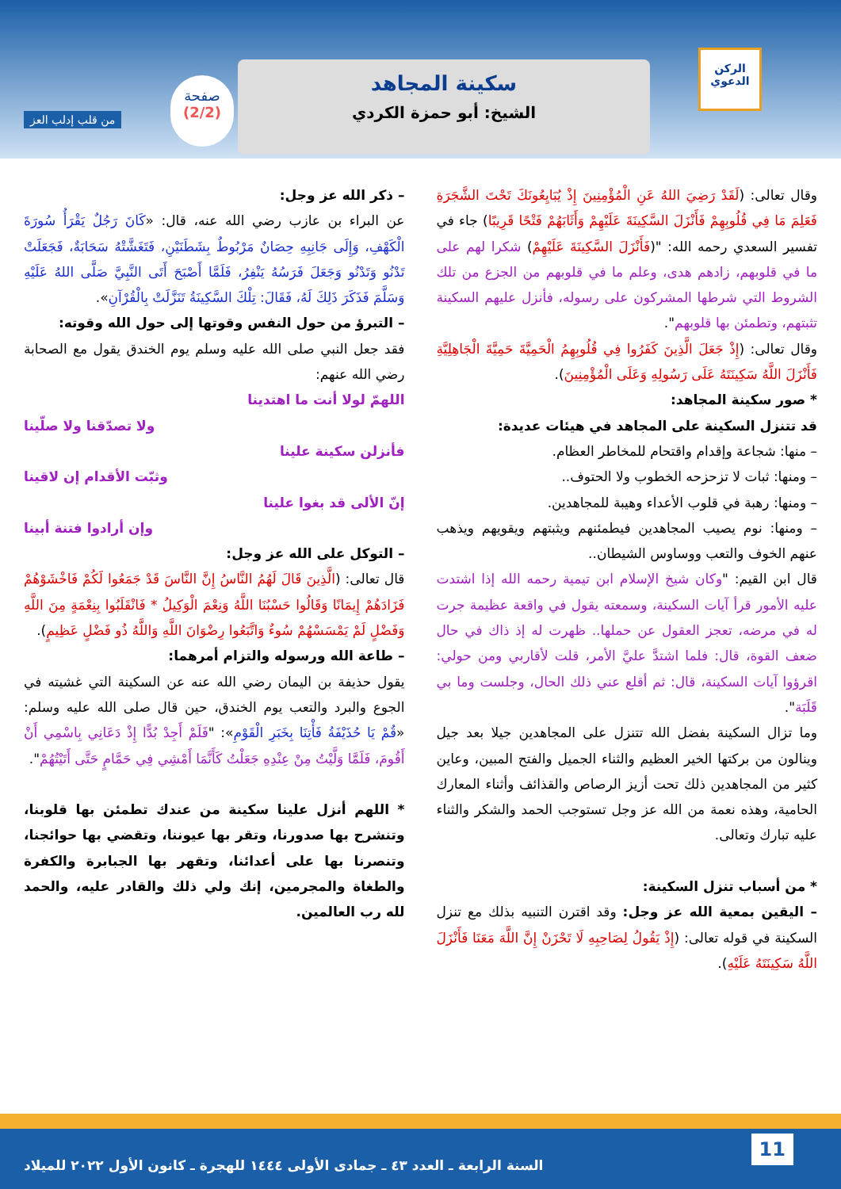الركن الدعوي
سكينة المجاهد
الشيخ: أبو حمزة الكردي
صفحة
(2/2)
من قلب إدلب العز
وقال تعالى: (لَقَدْ رَضِيَ اللهُ عَنِ الْمُؤْمِنِينَ إِذْ يُبَايِعُونَكَ تَحْتَ الشَّجَرَةِ فَعَلِمَ مَا فِي قُلُوبِهِمْ فَأَنْزَلَ السَّكِينَةَ عَلَيْهِمْ وَأَثَابَهُمْ فَتْحًا قَرِيبًا) جاء في تفسير السعدي رحمه الله: "(فَأَنْزَلَ السَّكِينَةَ عَلَيْهِمْ) شكرا لهم على ما في قلوبهم، زادهم هدى، وعلم ما في قلوبهم من الجزع من تلك الشروط التي شرطها المشركون على رسوله، فأنزل عليهم السكينة تثبتهم، وتطمئن بها قلوبهم".
وقال تعالى: (إِذْ جَعَلَ الَّذِينَ كَفَرُوا فِي قُلُوبِهِمُ الْحَمِيَّةَ حَمِيَّةَ الْجَاهِلِيَّةِ فَأَنْزَلَ اللَّهُ سَكِينَتَهُ عَلَى رَسُولِهِ وَعَلَى الْمُؤْمِنِينَ).
* صور سكينة المجاهد:
قد تتنزل السكينة على المجاهد في هيئات عديدة:
– منها: شجاعة وإقدام واقتحام للمخاطر العظام.
– ومنها: ثبات لا تزحزحه الخطوب ولا الحتوف..
– ومنها: رهبة في قلوب الأعداء وهيبة للمجاهدين.
– ومنها: نوم يصيب المجاهدين فيطمئنهم ويثبتهم ويقويهم ويذهب عنهم الخوف والتعب ووساوس الشيطان..
قال ابن القيم: "وكان شيخ الإسلام ابن تيمية رحمه الله إذا اشتدت عليه الأمور قرأ آيات السكينة، وسمعته يقول في واقعة عظيمة جرت له في مرضه، تعجز العقول عن حملها.. ظهرت له إذ ذاك في حال ضعف القوة، قال: فلما اشتدَّ عليَّ الأمر، قلت لأقاربي ومن حولي: اقرؤوا آيات السكينة، قال: ثم أقلع عني ذلك الحال، وجلست وما بي قَلَبَة".
وما تزال السكينة بفضل الله تتنزل على المجاهدين جيلا بعد جيل وينالون من بركتها الخير العظيم والثناء الجميل والفتح المبين، وعاين كثير من المجاهدين ذلك تحت أزيز الرصاص والقذائف وأثناء المعارك الحامية، وهذه نعمة من الله عز وجل تستوجب الحمد والشكر والثناء عليه تبارك وتعالى.
* من أسباب تنزل السكينة:
– اليقين بمعية الله عز وجل: وقد اقترن التنبيه بذلك مع تنزل السكينة في قوله تعالى: (إِذْ يَقُولُ لِصَاحِبِهِ لَا تَحْزَنْ إِنَّ اللَّهَ مَعَنَا فَأَنْزَلَ اللَّهُ سَكِينَتَهُ عَلَيْهِ).
– ذكر الله عز وجل:
عن البراء بن عازب رضي الله عنه، قال: «كَانَ رَجُلٌ يَقْرَأُ سُورَةَ الْكَهْفِ، وَإِلَى جَانِبِهِ حِصَانٌ مَرْبُوطٌ بِشَطَنَيْنِ، فَتَغَشَّتْهُ سَحَابَةٌ، فَجَعَلَتْ تَدْنُو وَتَدْنُو وَجَعَلَ فَرَسُهُ يَنْفِرُ، فَلَمَّا أَصْبَحَ أَتَى النَّبِيَّ صَلَّى اللهُ عَلَيْهِ وَسَلَّمَ فَذَكَرَ ذَلِكَ لَهُ، فَقَالَ: تِلْكَ السَّكِينَةُ تَنَزَّلَتْ بِالْقُرْآنِ».
– التبرؤ من حول النفس وقوتها إلى حول الله وقوته:
فقد جعل النبي صلى الله عليه وسلم يوم الخندق يقول مع الصحابة رضي الله عنهم:
اللهمّ لولا أنت ما اهتدينا
ولا تصدّقنا ولا صلّينا
فأنزلن سكينة علينا
وثبّت الأقدام إن لاقينا
إنّ الألى قد بغوا علينا
وإن أرادوا فتنة أبينا
– التوكل على الله عز وجل:
قال تعالى: (الَّذِينَ قَالَ لَهُمُ النَّاسُ إِنَّ النَّاسَ قَدْ جَمَعُوا لَكُمْ فَاخْشَوْهُمْ فَزَادَهُمْ إِيمَانًا وَقَالُوا حَسْبُنَا اللَّهُ وَنِعْمَ الْوَكِيلُ * فَانْقَلَبُوا بِنِعْمَةٍ مِنَ اللَّهِ وَفَضْلٍ لَمْ يَمْسَسْهُمْ سُوءٌ وَاتَّبَعُوا رِضْوَانَ اللَّهِ وَاللَّهُ ذُو فَضْلٍ عَظِيمٍ).
– طاعة الله ورسوله والتزام أمرهما:
يقول حذيفة بن اليمان رضي الله عنه عن السكينة التي غشيته في الجوع والبرد والتعب يوم الخندق، حين قال صلى الله عليه وسلم: «قُمْ يَا حُذَيْفَةُ فَأْتِنَا بِخَبَرِ الْقَوْمِ»: "فَلَمْ أَجِدْ بُدًّا إِذْ دَعَانِي بِاسْمِي أَنْ أَقُومَ، فَلَمَّا وَلَّيْتُ مِنْ عِنْدِهِ جَعَلْتُ كَأَنَّمَا أَمْشِي فِي حَمَّامٍ حَتَّى أَتَيْتُهُمْ".
* اللهم أنزل علينا سكينة من عندك تطمئن بها قلوبنا، وتنشرح بها صدورنا، وتقر بها عيوننا، وتقضي بها حوائجنا، وتنصرنا بها على أعدائنا، وتقهر بها الجبابرة والكفرة والطغاة والمجرمين، إنك ولي ذلك والقادر عليه، والحمد لله رب العالمين.
11
السنة الرابعة ـ العدد ٤٣ ـ جمادى الأولى ١٤٤٤ للهجرة ـ كانون الأول ٢٠٢٢ للميلاد